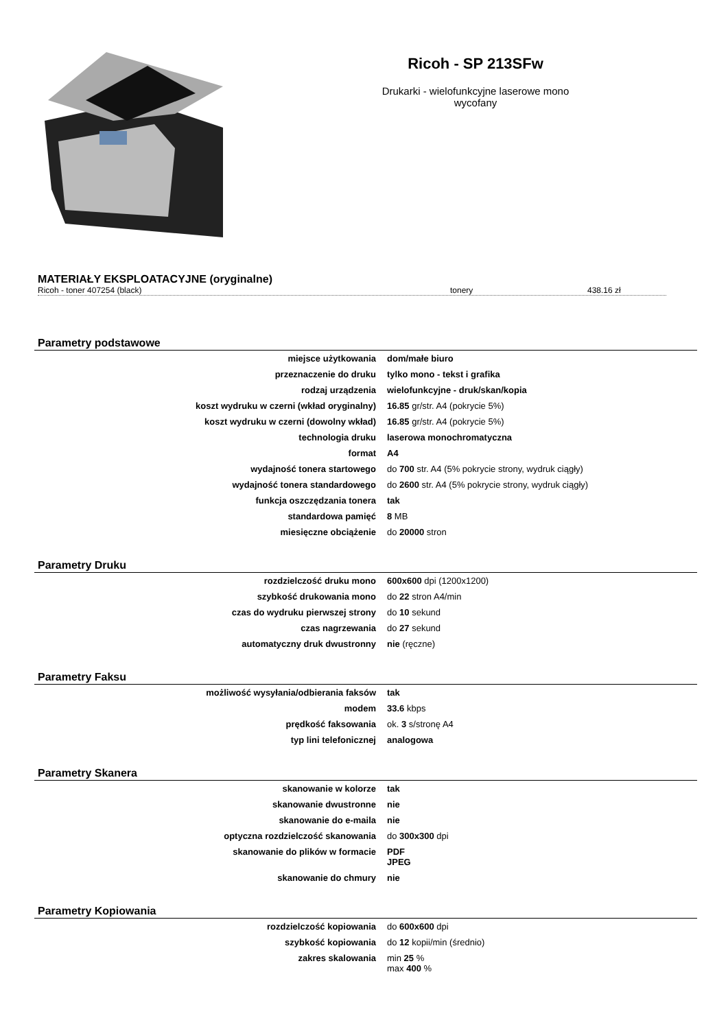Ricoh - SP 213SFw
Drukarki - wielofunkcyjne laserowe mono
wycofany
MATERIAŁY EKSPLOATACYJNE (oryginalne)
Ricoh - toner 407254 (black) tonery 438.16 zł
Parametry podstawowe
| miejsce użytkowania | dom/małe biuro |
| przeznaczenie do druku | tylko mono - tekst i grafika |
| rodzaj urządzenia | wielofunkcyjne - druk/skan/kopia |
| koszt wydruku w czerni (wkład oryginalny) | 16.85 gr/str. A4 (pokrycie 5%) |
| koszt wydruku w czerni (dowolny wkład) | 16.85 gr/str. A4 (pokrycie 5%) |
| technologia druku | laserowa monochromatyczna |
| format | A4 |
| wydajność tonera startowego | do 700 str. A4 (5% pokrycie strony, wydruk ciągły) |
| wydajność tonera standardowego | do 2600 str. A4 (5% pokrycie strony, wydruk ciągły) |
| funkcja oszczędzania tonera | tak |
| standardowa pamięć | 8 MB |
| miesięczne obciążenie | do 20000 stron |
Parametry Druku
| rozdzielczość druku mono | 600x600 dpi (1200x1200) |
| szybkość drukowania mono | do 22 stron A4/min |
| czas do wydruku pierwszej strony | do 10 sekund |
| czas nagrzewania | do 27 sekund |
| automatyczny druk dwustronny | nie (ręczne) |
Parametry Faksu
| możliwość wysyłania/odbierania faksów | tak |
| modem | 33.6 kbps |
| prędkość faksowania | ok. 3 s/stronę A4 |
| typ lini telefonicznej | analogowa |
Parametry Skanera
| skanowanie w kolorze | tak |
| skanowanie dwustronne | nie |
| skanowanie do e-maila | nie |
| optyczna rozdzielczość skanowania | do 300x300 dpi |
| skanowanie do plików w formacie | PDF JPEG |
| skanowanie do chmury | nie |
Parametry Kopiowania
| rozdzielczość kopiowania | do 600x600 dpi |
| szybkość kopiowania | do 12 kopii/min (średnio) |
| zakres skalowania | min 25 % max 400 % |